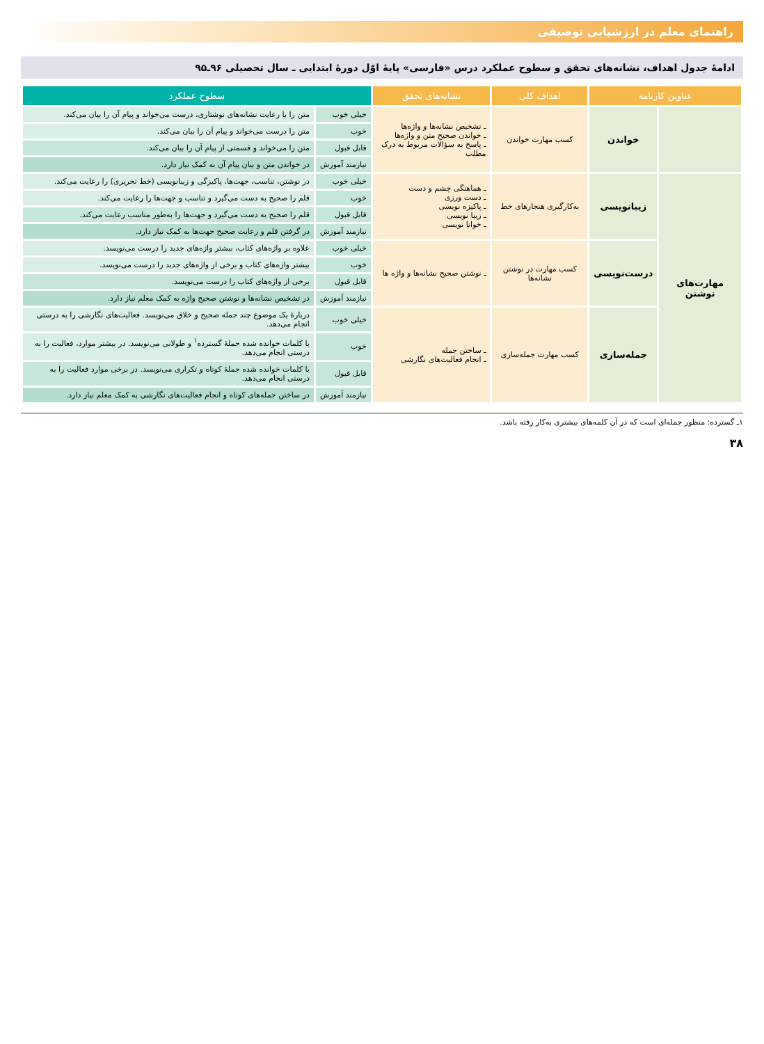راهنمای معلم در ارزشیابی توصیفی
ادامهٔ جدول اهداف، نشانه‌های تحقق و سطوح عملکرد درس «فارسی» پایهٔ اوّل دورهٔ ابتدایی ـ سال تحصیلی ۹۶ـ۹۵
| عناوین کارنامه | | اهداف کلی | نشانه‌های تحقق | سطوح عملکرد | |
| --- | --- | --- | --- | --- | --- |
| | خواندن | کسب مهارت خواندن | ـ تشخیص نشانه‌ها و واژه‌ها ـ خواندن صحیح متن و واژه‌ها ـ پاسخ به سؤالات مربوط به درک مطلب | خیلی خوب | متن را با رعایت نشانه‌های نوشتاری، درست می‌خواند و پیام آن را بیان می‌کند. |
| | | | | خوب | متن را درست می‌خواند و پیام آن را بیان می‌کند. |
| | | | | قابل قبول | متن را می‌خواند و قسمتی از پیام آن را بیان می‌کند. |
| | | | | نیازمند آموزش | در خواندن متن و بیان پیام آن به کمک نیاز دارد. |
| مهارت‌های نوشتن | زیبانویسی | به‌کارگیری هنجارهای خط | ـ هماهنگی چشم و دست ـ دست ورزی ـ پاکیزه نویسی ـ زیبا نویسی ـ خوانا نویسی | خیلی خوب | در نوشتن، تناسب، جهت‌ها، پاکیزگی و زیبانویسی (خط تحریری) را رعایت می‌کند. |
| | | | | خوب | قلم را صحیح به دست می‌گیرد و تناسب و جهت‌ها را رعایت می‌کند. |
| | | | | قابل قبول | قلم را صحیح به دست می‌گیرد و جهت‌ها را به‌طور مناسب رعایت می‌کند. |
| | | | | نیازمند آموزش | در گرفتن قلم و رعایت صحیح جهت‌ها به کمک نیاز دارد. |
| | درست‌نویسی | کسب مهارت در نوشتن نشانه‌ها | ـ نوشتن صحیح نشانه‌ها و واژه ها | خیلی خوب | علاوه بر واژه‌های کتاب، بیشتر واژه‌های جدید را درست می‌نویسد. |
| | | | | خوب | بیشتر واژه‌های کتاب و برخی از واژه‌های جدید را درست می‌نویسد. |
| | | | | قابل قبول | برخی از واژه‌های کتاب را درست می‌نویسد. |
| | | | | نیازمند آموزش | در تشخیص نشانه‌ها و نوشتن صحیح واژه به کمک معلم نیاز دارد. |
| | جمله‌سازی | کسب مهارت جمله‌سازی | ـ ساختن جمله ـ انجام فعالیت‌های نگارشی | خیلی خوب | دربارهٔ یک موضوع چند جمله صحیح و خلاق می‌نویسد. فعالیت‌های نگارشی را به درستی انجام می‌دهد. |
| | | | | خوب | با کلمات خوانده شده جملهٔ گسترده<sup>۱</sup> و طولانی می‌نویسد. در بیشتر موارد، فعالیت را به درستی انجام می‌دهد. |
| | | | | قابل قبول | با کلمات خوانده شده جملهٔ کوتاه و تکراری می‌نویسد. در برخی موارد فعالیت را به درستی انجام می‌دهد. |
| | | | | نیازمند آموزش | در ساختن جمله‌های کوتاه و انجام فعالیت‌های نگارشی به کمک معلم نیاز دارد. |
۱ـ گسترده: منظور جمله‌ای است که در آن کلمه‌های بیشتری به‌کار رفته باشد.
۳۸